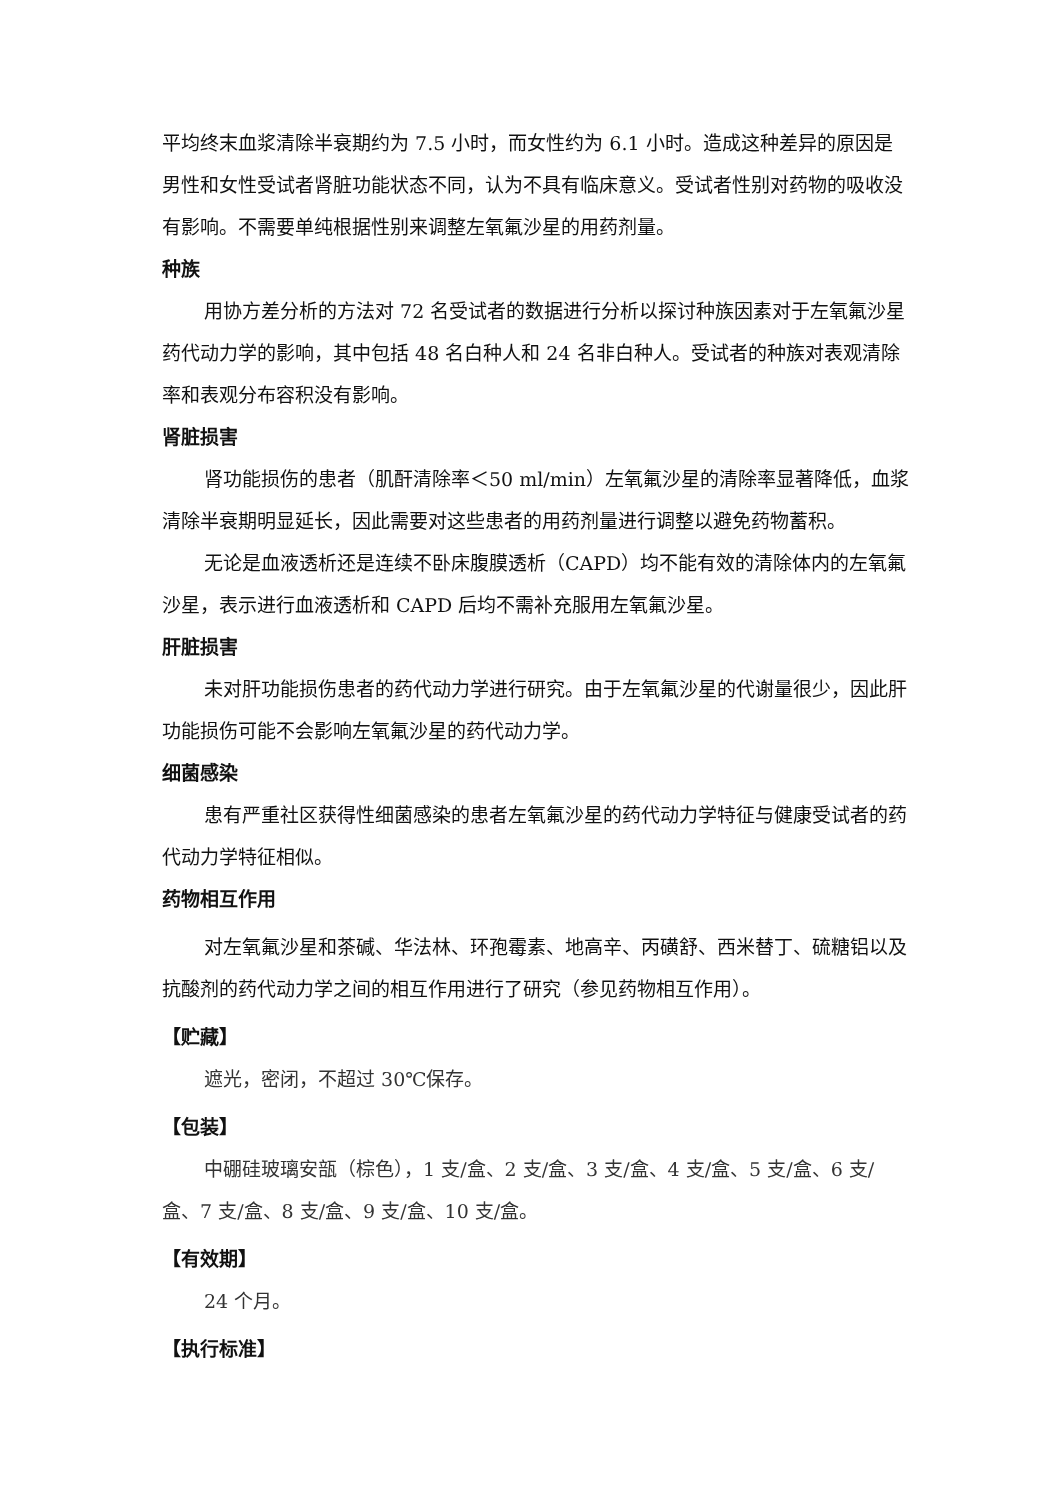平均终末血浆清除半衰期约为 7.5 小时，而女性约为 6.1 小时。造成这种差异的原因是男性和女性受试者肾脏功能状态不同，认为不具有临床意义。受试者性别对药物的吸收没有影响。不需要单纯根据性别来调整左氧氟沙星的用药剂量。
种族
用协方差分析的方法对 72 名受试者的数据进行分析以探讨种族因素对于左氧氟沙星药代动力学的影响，其中包括 48 名白种人和 24 名非白种人。受试者的种族对表观清除率和表观分布容积没有影响。
肾脏损害
肾功能损伤的患者（肌酐清除率＜50 ml/min）左氧氟沙星的清除率显著降低，血浆清除半衰期明显延长，因此需要对这些患者的用药剂量进行调整以避免药物蓄积。
无论是血液透析还是连续不卧床腹膜透析（CAPD）均不能有效的清除体内的左氧氟沙星，表示进行血液透析和 CAPD 后均不需补充服用左氧氟沙星。
肝脏损害
未对肝功能损伤患者的药代动力学进行研究。由于左氧氟沙星的代谢量很少，因此肝功能损伤可能不会影响左氧氟沙星的药代动力学。
细菌感染
患有严重社区获得性细菌感染的患者左氧氟沙星的药代动力学特征与健康受试者的药代动力学特征相似。
药物相互作用
对左氧氟沙星和茶碱、华法林、环孢霉素、地高辛、丙磺舒、西米替丁、硫糖铝以及抗酸剂的药代动力学之间的相互作用进行了研究（参见药物相互作用）。
【贮藏】
遮光，密闭，不超过 30℃保存。
【包装】
中硼硅玻璃安瓿（棕色），1 支/盒、2 支/盒、3 支/盒、4 支/盒、5 支/盒、6 支/盒、7 支/盒、8 支/盒、9 支/盒、10 支/盒。
【有效期】
24 个月。
【执行标准】